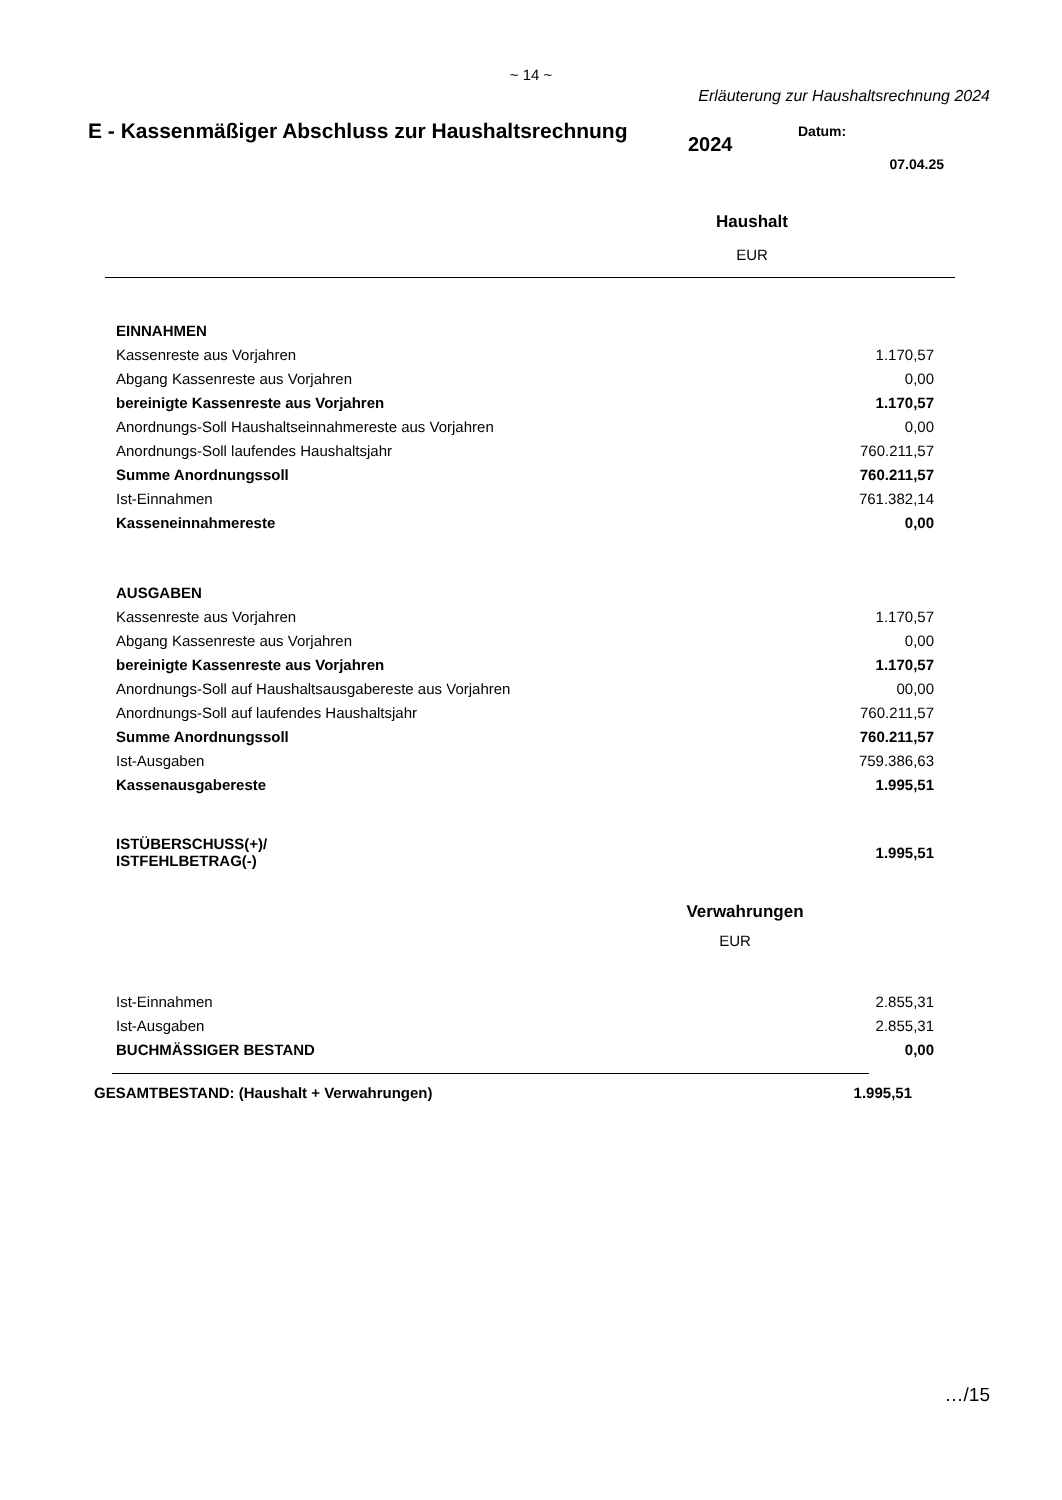~ 14 ~
Erläuterung zur Haushaltsrechnung 2024
E - Kassenmäßiger Abschluss zur Haushaltsrechnung
2024
Datum:
07.04.25
Haushalt
EUR
| EINNAHMEN | |
| Kassenreste aus Vorjahren | 1.170,57 |
| Abgang Kassenreste aus Vorjahren | 0,00 |
| bereinigte Kassenreste aus Vorjahren | 1.170,57 |
| Anordnungs-Soll Haushaltseinnahmereste aus Vorjahren | 0,00 |
| Anordnungs-Soll laufendes Haushaltsjahr | 760.211,57 |
| Summe Anordnungssoll | 760.211,57 |
| Ist-Einnahmen | 761.382,14 |
| Kasseneinnahmereste | 0,00 |
| AUSGABEN | |
| Kassenreste aus Vorjahren | 1.170,57 |
| Abgang Kassenreste aus Vorjahren | 0,00 |
| bereinigte Kassenreste aus Vorjahren | 1.170,57 |
| Anordnungs-Soll auf Haushaltsausgabereste aus Vorjahren | 00,00 |
| Anordnungs-Soll auf laufendes Haushaltsjahr | 760.211,57 |
| Summe Anordnungssoll | 760.211,57 |
| Ist-Ausgaben | 759.386,63 |
| Kassenausgabereste | 1.995,51 |
| ISTÜBERSCHUSS(+)/ ISTFEHLBETRAG(-) | 1.995,51 |
Verwahrungen
EUR
| Ist-Einnahmen | 2.855,31 |
| Ist-Ausgaben | 2.855,31 |
| BUCHMÄSSIGER BESTAND | 0,00 |
| GESAMTBESTAND: (Haushalt + Verwahrungen) | 1.995,51 |
…/15